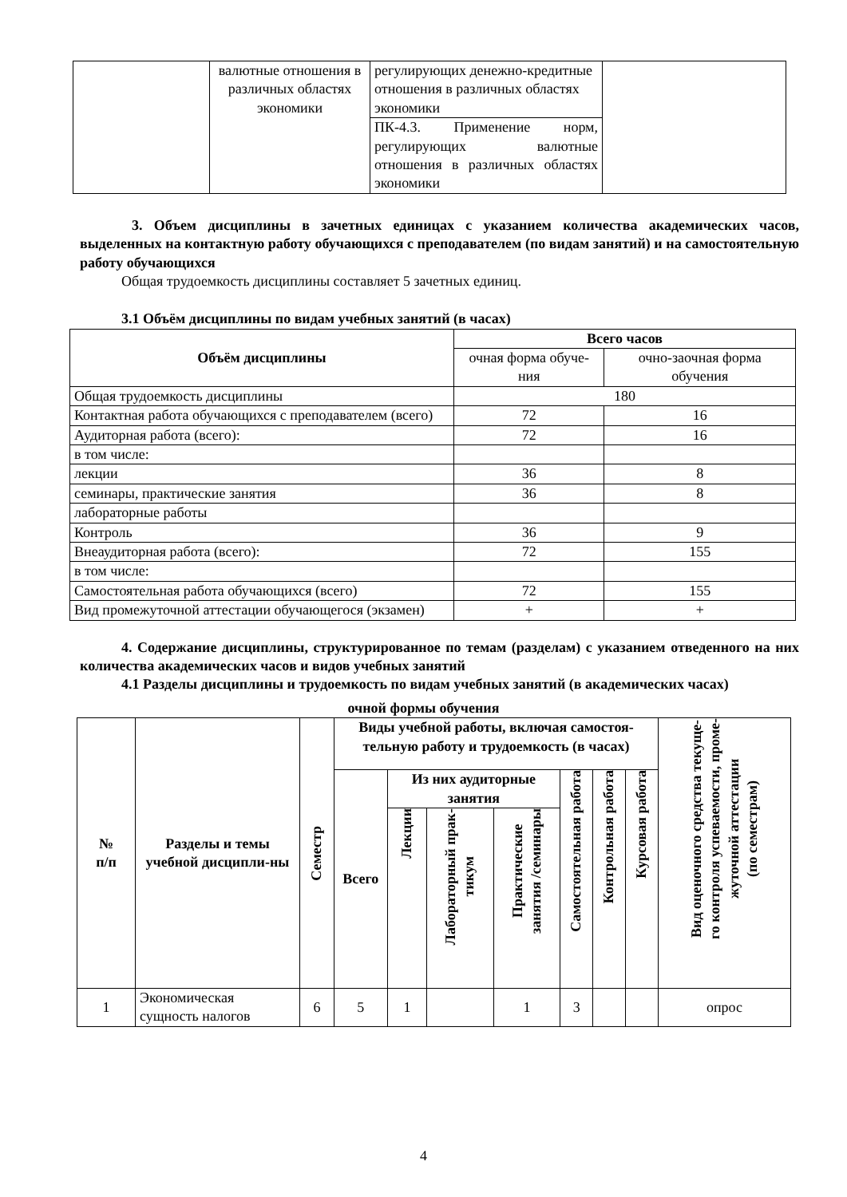| | валютные отношения в различных областях экономики | регулирующих денежно-кредитные отношения в различных областях экономики | |
| | | ПК-4.3. Применение норм, регулирующих валютные отношения в различных областях экономики | |
3. Объем дисциплины в зачетных единицах с указанием количества академических часов, выделенных на контактную работу обучающихся с преподавателем (по видам занятий) и на самостоятельную работу обучающихся
Общая трудоемкость дисциплины составляет 5 зачетных единиц.
3.1 Объём дисциплины по видам учебных занятий (в часах)
| Объём дисциплины | Всего часов | |
| --- | --- | --- |
| | очная форма обуче-ния | очно-заочная форма обучения |
| Общая трудоемкость дисциплины | 180 | |
| Контактная работа обучающихся с преподавателем (всего) | 72 | 16 |
| Аудиторная работа (всего): | 72 | 16 |
| в том числе: | | |
| лекции | 36 | 8 |
| семинары, практические занятия | 36 | 8 |
| лабораторные работы | | |
| Контроль | 36 | 9 |
| Внеаудиторная работа (всего): | 72 | 155 |
| в том числе: | | |
| Самостоятельная работа обучающихся (всего) | 72 | 155 |
| Вид промежуточной аттестации обучающегося (экзамен) | + | + |
4. Содержание дисциплины, структурированное по темам (разделам) с указанием отведенного на них количества академических часов и видов учебных занятий
4.1 Разделы дисциплины и трудоемкость по видам учебных занятий (в академических часах)
очной формы обучения
| № п/п | Разделы и темы учебной дисципли-ны | Семестр | Виды учебной работы, включая самостоя-тельную работу и трудоемкость (в часах) | | | | | | | Вид оценочного средства текуще- го контроля успеваемости, проме- жуточной аттестации (по семестрам) |
| --- | --- | --- | --- | --- | --- | --- | --- | --- | --- | --- |
| | | | Всего | Из них аудиторные занятия | | | Самостоятельная работа | Контрольная работа | Курсовая работа | |
| | | | | Лекции | Лабораторный прак- тикум | Практические занятия /семинары | | | | |
| 1 | Экономическая сущность налогов | 6 | 5 | 1 | | 1 | 3 | | | опрос |
4